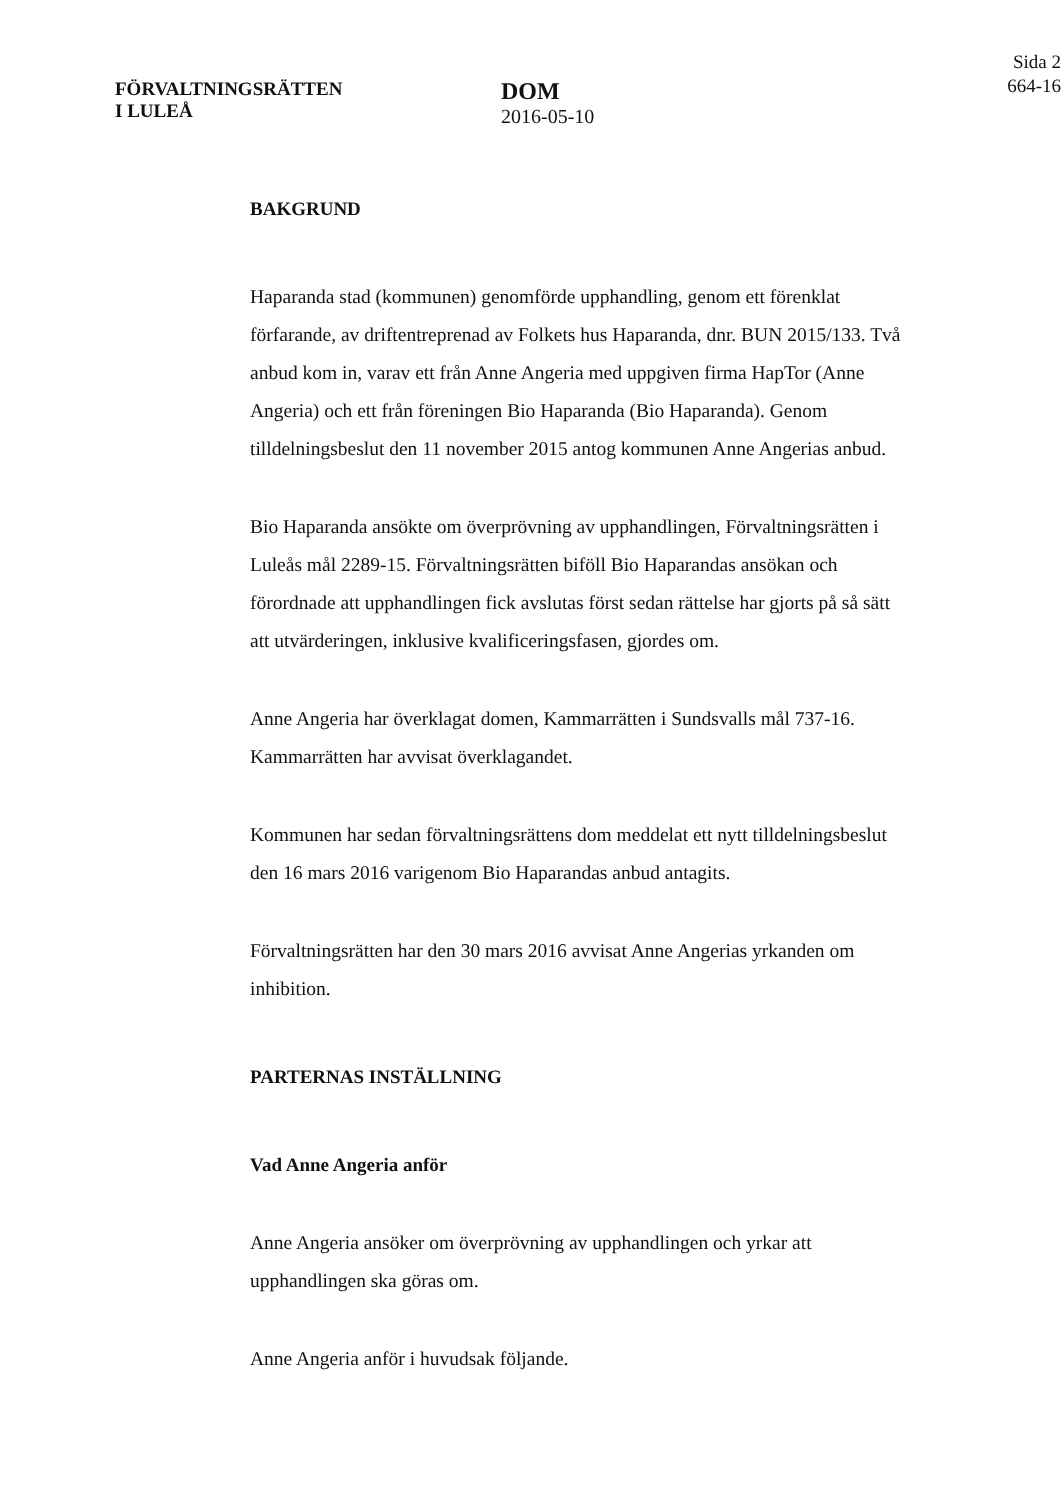FÖRVALTNINGSRÄTTEN
I LULEÅ
DOM
2016-05-10
Sida 2
664-16
BAKGRUND
Haparanda stad (kommunen) genomförde upphandling, genom ett förenklat förfarande, av driftentreprenad av Folkets hus Haparanda, dnr. BUN 2015/133. Två anbud kom in, varav ett från Anne Angeria med uppgiven firma HapTor (Anne Angeria) och ett från föreningen Bio Haparanda (Bio Haparanda). Genom tilldelningsbeslut den 11 november 2015 antog kommunen Anne Angerias anbud.
Bio Haparanda ansökte om överprövning av upphandlingen, Förvaltningsrätten i Luleås mål 2289-15. Förvaltningsrätten biföll Bio Haparandas ansökan och förordnade att upphandlingen fick avslutas först sedan rättelse har gjorts på så sätt att utvärderingen, inklusive kvalificeringsfasen, gjordes om.
Anne Angeria har överklagat domen, Kammarrätten i Sundsvalls mål 737-16. Kammarrätten har avvisat överklagandet.
Kommunen har sedan förvaltningsrättens dom meddelat ett nytt tilldelningsbeslut den 16 mars 2016 varigenom Bio Haparandas anbud antagits.
Förvaltningsrätten har den 30 mars 2016 avvisat Anne Angerias yrkanden om inhibition.
PARTERNAS INSTÄLLNING
Vad Anne Angeria anför
Anne Angeria ansöker om överprövning av upphandlingen och yrkar att upphandlingen ska göras om.
Anne Angeria anför i huvudsak följande.